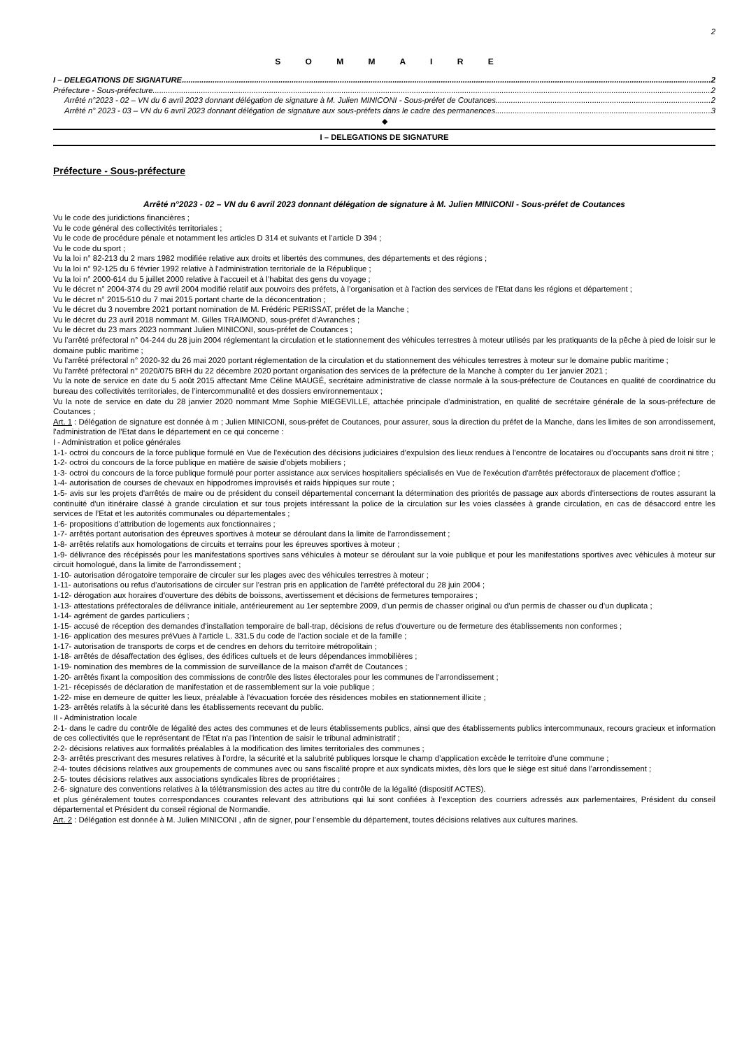2
S O M M A I R E
I – DELEGATIONS DE SIGNATURE 2
Préfecture - Sous-préfecture 2
Arrêté n°2023 - 02 – VN du 6 avril 2023 donnant délégation de signature à M. Julien MINICONI - Sous-préfet de Coutances 2
Arrêté n° 2023 - 03 – VN du 6 avril 2023 donnant délégation de signature aux sous-préfets dans le cadre des permanences 3
◆
I – DELEGATIONS DE SIGNATURE
Préfecture - Sous-préfecture
Arrêté n°2023 - 02 – VN du 6 avril 2023 donnant délégation de signature à M. Julien MINICONI - Sous-préfet de Coutances
Vu le code des juridictions financières ;
Vu le code général des collectivités territoriales ;
Vu le code de procédure pénale et notamment les articles D 314 et suivants et l’article D 394 ;
Vu le code du sport ;
Vu la loi n° 82-213 du 2 mars 1982 modifiée relative aux droits et libertés des communes, des départements et des régions ;
Vu la loi n° 92-125 du 6 février 1992 relative à l'administration territoriale de la République ;
Vu la loi n° 2000-614 du 5 juillet 2000 relative à l’accueil et à l’habitat des gens du voyage ;
Vu le décret n° 2004-374 du 29 avril 2004 modifié relatif aux pouvoirs des préfets, à l’organisation et à l’action des services de l’Etat dans les régions et département ;
Vu le décret n° 2015-510 du 7 mai 2015 portant charte de la déconcentration ;
Vu le décret du 3 novembre 2021 portant nomination de M. Frédéric PERISSAT, préfet de la Manche ;
Vu le décret du 23 avril 2018 nommant M. Gilles TRAIMOND, sous-préfet d’Avranches ;
Vu le décret du 23 mars 2023 nommant Julien MINICONI, sous-préfet de Coutances ;
Vu l’arrêté préfectoral n° 04-244 du 28 juin 2004 réglementant la circulation et le stationnement des véhicules terrestres à moteur utilisés par les pratiquants de la pêche à pied de loisir sur le domaine public maritime ;
Vu l'arrêté préfectoral n° 2020-32 du 26 mai 2020 portant réglementation de la circulation et du stationnement des véhicules terrestres à moteur sur le domaine public maritime ;
Vu l'arrêté préfectoral n° 2020/075 BRH du 22 décembre 2020 portant organisation des services de la préfecture de la Manche à compter du 1er janvier 2021 ;
Vu la note de service en date du 5 août 2015 affectant Mme Céline MAUGÉ, secrétaire administrative de classe normale à la sous-préfecture de Coutances en qualité de coordinatrice du bureau des collectivités territoriales, de l’intercommunalité et des dossiers environnementaux ;
Vu la note de service en date du 28 janvier 2020 nommant Mme Sophie MIEGEVILLE, attachée principale d’administration, en qualité de secrétaire générale de la sous-préfecture de Coutances ;
Art. 1 : Délégation de signature est donnée à m ; Julien MINICONI, sous-préfet de Coutances, pour assurer, sous la direction du préfet de la Manche, dans les limites de son arrondissement, l'administration de l'Etat dans le département en ce qui concerne :
I - Administration et police générales
1-1- octroi du concours de la force publique formulé en Vue de l'exécution des décisions judiciaires d'expulsion des lieux rendues à l'encontre de locataires ou d’occupants sans droit ni titre ;
1-2- octroi du concours de la force publique en matière de saisie d’objets mobiliers ;
1-3- octroi du concours de la force publique formulé pour porter assistance aux services hospitaliers spécialisés en Vue de l'exécution d'arrêtés préfectoraux de placement d'office ;
1-4- autorisation de courses de chevaux en hippodromes improvisés et raids hippiques sur route ;
1-5- avis sur les projets d'arrêtés de maire ou de président du conseil départemental concernant la détermination des priorités de passage aux abords d'intersections de routes assurant la continuité d'un itinéraire classé à grande circulation et sur tous projets intéressant la police de la circulation sur les voies classées à grande circulation, en cas de désaccord entre les services de l’Etat et les autorités communales ou départementales ;
1-6- propositions d’attribution de logements aux fonctionnaires ;
1-7- arrêtés portant autorisation des épreuves sportives à moteur se déroulant dans la limite de l'arrondissement ;
1-8- arrêtés relatifs aux homologations de circuits et terrains pour les épreuves sportives à moteur ;
1-9- délivrance des récépissés pour les manifestations sportives sans véhicules à moteur se déroulant sur la voie publique et pour les manifestations sportives avec véhicules à moteur sur circuit homologué, dans la limite de l'arrondissement ;
1-10- autorisation dérogatoire temporaire de circuler sur les plages avec des véhicules terrestres à moteur ;
1-11- autorisations ou refus d’autorisations de circuler sur l’estran pris en application de l’arrêté préfectoral du 28 juin 2004 ;
1-12- dérogation aux horaires d'ouverture des débits de boissons, avertissement et décisions de fermetures temporaires ;
1-13- attestations préfectorales de délivrance initiale, antérieurement au 1er septembre 2009, d’un permis de chasser original ou d’un permis de chasser ou d’un duplicata ;
1-14- agrément de gardes particuliers ;
1-15- accusé de réception des demandes d'installation temporaire de ball-trap, décisions de refus d'ouverture ou de fermeture des établissements non conformes ;
1-16- application des mesures préVues à l'article L. 331.5 du code de l’action sociale et de la famille ;
1-17- autorisation de transports de corps et de cendres en dehors du territoire métropolitain ;
1-18- arrêtés de désaffectation des églises, des édifices cultuels et de leurs dépendances immobilières ;
1-19- nomination des membres de la commission de surveillance de la maison d'arrêt de Coutances ;
1-20- arrêtés fixant la composition des commissions de contrôle des listes électorales pour les communes de l’arrondissement ;
1-21- récepissés de déclaration de manifestation et de rassemblement sur la voie publique ;
1-22- mise en demeure de quitter les lieux, préalable à l’évacuation forcée des résidences mobiles en stationnement illicite ;
1-23- arrêtés relatifs à la sécurité dans les établissements recevant du public.
II - Administration locale
2-1- dans le cadre du contrôle de légalité des actes des communes et de leurs établissements publics, ainsi que des établissements publics intercommunaux, recours gracieux et information de ces collectivités que le représentant de l'État n'a pas l'intention de saisir le tribunal administratif ;
2-2- décisions relatives aux formalités préalables à la modification des limites territoriales des communes ;
2-3- arrêtés prescrivant des mesures relatives à l’ordre, la sécurité et la salubrité publiques lorsque le champ d’application excède le territoire d’une commune ;
2-4- toutes décisions relatives aux groupements de communes avec ou sans fiscalité propre et aux syndicats mixtes, dès lors que le siège est situé dans l’arrondissement ;
2-5- toutes décisions relatives aux associations syndicales libres de propriétaires ;
2-6- signature des conventions relatives à la télétransmission des actes au titre du contrôle de la légalité (dispositif ACTES).
et plus généralement toutes correspondances courantes relevant des attributions qui lui sont confiées à l’exception des courriers adressés aux parlementaires, Président du conseil départemental et Président du conseil régional de Normandie.
Art. 2 : Délégation est donnée à M. Julien MINICONI , afin de signer, pour l’ensemble du département, toutes décisions relatives aux cultures marines.